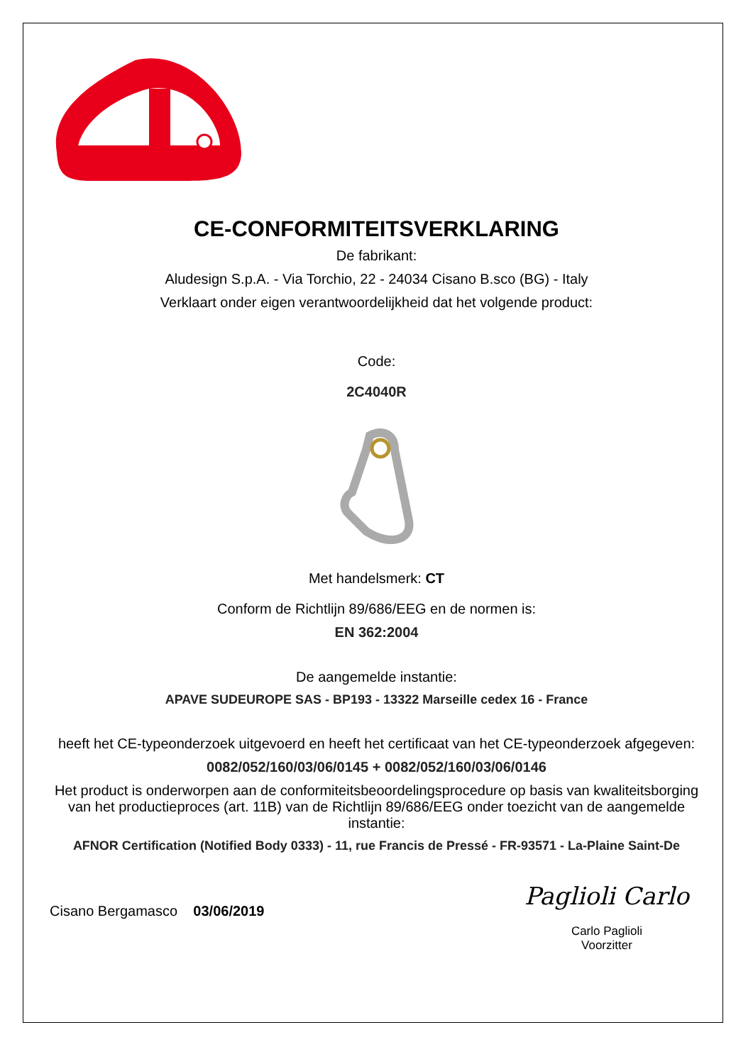CE-CONFORMITEITSVERKLARING
De fabrikant:
Aludesign S.p.A. - Via Torchio, 22 - 24034 Cisano B.sco (BG) - Italy
Verklaart onder eigen verantwoordelijkheid dat het volgende product:
Code:
2C4040R
Met handelsmerk: CT
Conform de Richtlijn 89/686/EEG en de normen is:
EN 362:2004
De aangemelde instantie:
APAVE SUDEUROPE SAS - BP193 - 13322 Marseille cedex 16 - France
heeft het CE-typeonderzoek uitgevoerd en heeft het certificaat van het CE-typeonderzoek afgegeven:
0082/052/160/03/06/0145 + 0082/052/160/03/06/0146
Het product is onderworpen aan de conformiteitsbeoordelingsprocedure op basis van kwaliteitsborging van het productieproces (art. 11B) van de Richtlijn 89/686/EEG onder toezicht van de aangemelde instantie:
AFNOR Certification (Notified Body 0333) - 11, rue Francis de Pressé - FR-93571 - La-Plaine Saint-De
Cisano Bergamasco 03/06/2019
Paglioli Carlo
Carlo Paglioli
Voorzitter